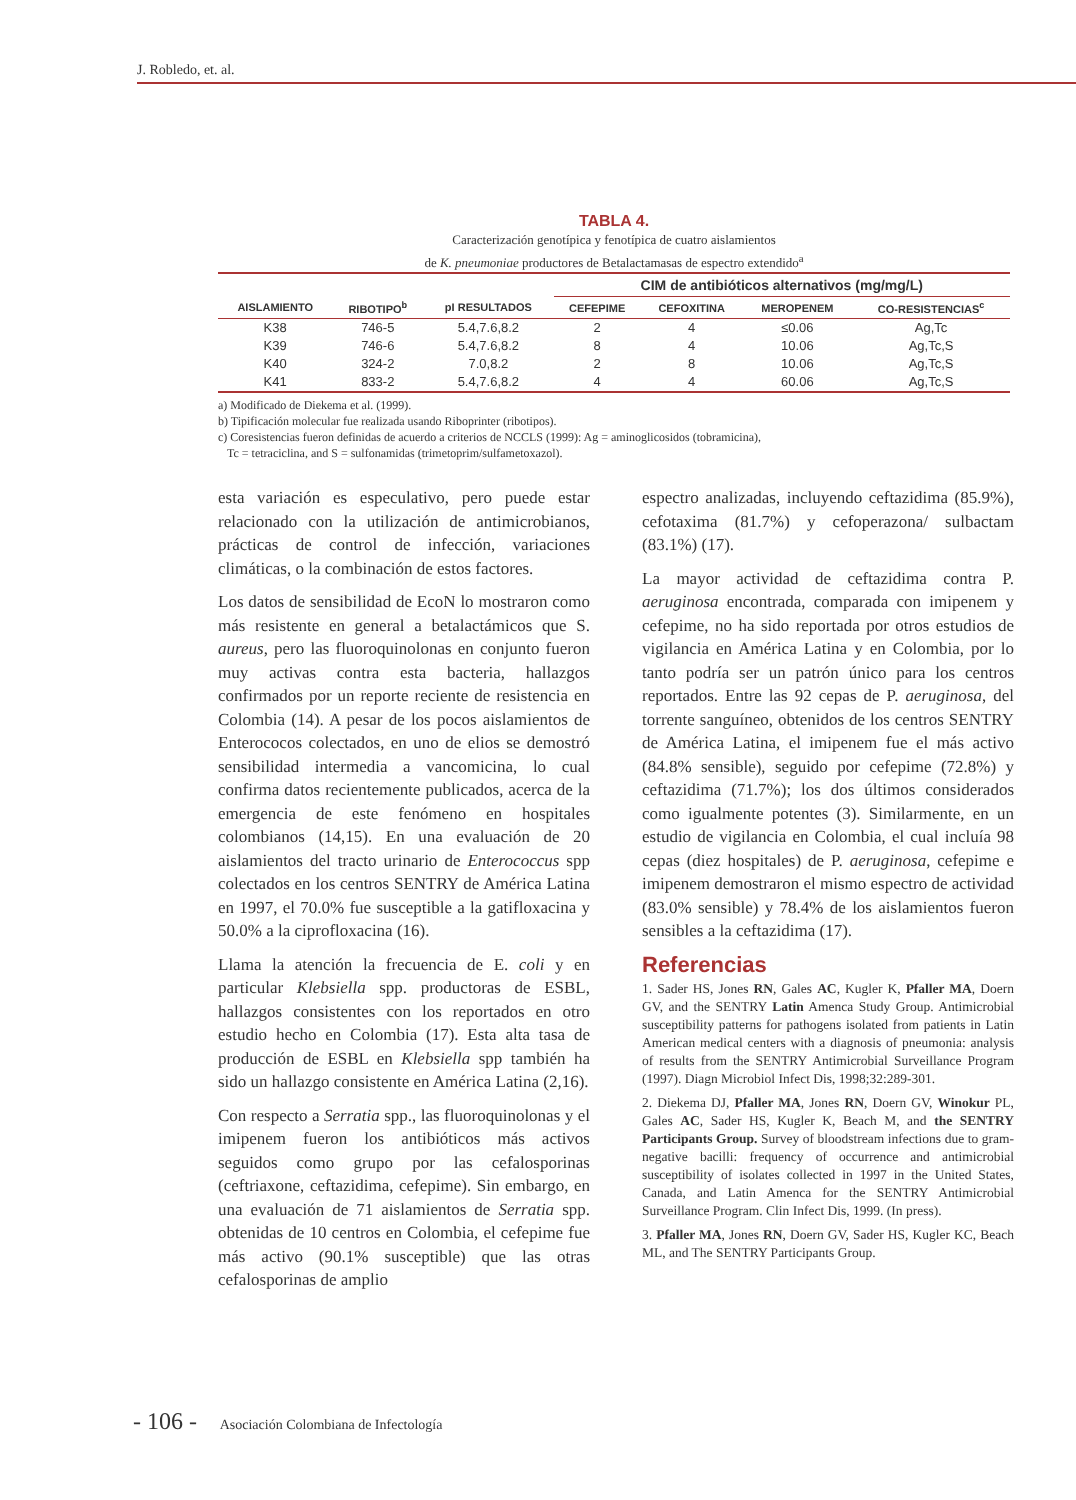J. Robledo, et. al.
TABLA 4.
Caracterización genotípica y fenotípica de cuatro aislamientos
de K. pneumoniae productores de Betalactamasas de espectro extendido<sup>a</sup>
| | | | CIM de antibióticos alternativos (mg/mg/L) | | | |
| --- | --- | --- | --- | --- | --- | --- |
| AISLAMIENTO | RIBOTIPO<sup>b</sup> | pI RESULTADOS | CEFEPIME | CEFOXITINA | MEROPENEM | CO-RESISTENCIAS<sup>c</sup> |
| K38 | 746-5 | 5.4,7.6,8.2 | 2 | 4 | ≤0.06 | Ag,Tc |
| K39 | 746-6 | 5.4,7.6,8.2 | 8 | 4 | 10.06 | Ag,Tc,S |
| K40 | 324-2 | 7.0,8.2 | 2 | 8 | 10.06 | Ag,Tc,S |
| K41 | 833-2 | 5.4,7.6,8.2 | 4 | 4 | 60.06 | Ag,Tc,S |
a) Modificado de Diekema et al. (1999).
b) Tipificación molecular fue realizada usando Riboprinter (ribotipos).
c) Coresistencias fueron definidas de acuerdo a criterios de NCCLS (1999): Ag = aminoglicosidos (tobramicina),
Tc = tetraciclina, and S = sulfonamidas (trimetoprim/sulfametoxazol).
esta variación es especulativo, pero puede estar relacionado con la utilización de antimicrobianos, prácticas de control de infección, variaciones climáticas, o la combinación de estos factores.
Los datos de sensibilidad de EcoN lo mostraron como más resistente en general a betalactámicos que S. aureus, pero las fluoroquinolonas en conjunto fueron muy activas contra esta bacteria, hallazgos confirmados por un reporte reciente de resistencia en Colombia (14). A pesar de los pocos aislamientos de Enterococos colectados, en uno de elios se demostró sensibilidad intermedia a vancomicina, lo cual confirma datos recientemente publicados, acerca de la emergencia de este fenómeno en hospitales colombianos (14,15). En una evaluación de 20 aislamientos del tracto urinario de Enterococcus spp colectados en los centros SENTRY de América Latina en 1997, el 70.0% fue susceptible a la gatifloxacina y 50.0% a la ciprofloxacina (16).
Llama la atención la frecuencia de E. coli y en particular Klebsiella spp. productoras de ESBL, hallazgos consistentes con los reportados en otro estudio hecho en Colombia (17). Esta alta tasa de producción de ESBL en Klebsiella spp también ha sido un hallazgo consistente en América Latina (2,16).
Con respecto a Serratia spp., las fluoroquinolonas y el imipenem fueron los antibióticos más activos seguidos como grupo por las cefalosporinas (ceftriaxone, ceftazidima, cefepime). Sin embargo, en una evaluación de 71 aislamientos de Serratia spp. obtenidas de 10 centros en Colombia, el cefepime fue más activo (90.1% susceptible) que las otras cefalosporinas de amplio
espectro analizadas, incluyendo ceftazidima (85.9%), cefotaxima (81.7%) y cefoperazona/ sulbactam (83.1%) (17).
La mayor actividad de ceftazidima contra P. aeruginosa encontrada, comparada con imipenem y cefepime, no ha sido reportada por otros estudios de vigilancia en América Latina y en Colombia, por lo tanto podría ser un patrón único para los centros reportados. Entre las 92 cepas de P. aeruginosa, del torrente sanguíneo, obtenidos de los centros SENTRY de América Latina, el imipenem fue el más activo (84.8% sensible), seguido por cefepime (72.8%) y ceftazidima (71.7%); los dos últimos considerados como igualmente potentes (3). Similarmente, en un estudio de vigilancia en Colombia, el cual incluía 98 cepas (diez hospitales) de P. aeruginosa, cefepime e imipenem demostraron el mismo espectro de actividad (83.0% sensible) y 78.4% de los aislamientos fueron sensibles a la ceftazidima (17).
Referencias
1. Sader HS, Jones RN, Gales AC, Kugler K, Pfaller MA, Doern GV, and the SENTRY Latin Amenca Study Group. Antimicrobial susceptibility patterns for pathogens isolated from patients in Latin American medical centers with a diagnosis of pneumonia: analysis of results from the SENTRY Antimicrobial Surveillance Program (1997). Diagn Microbiol Infect Dis, 1998;32:289-301.
2. Diekema DJ, Pfaller MA, Jones RN, Doern GV, Winokur PL, Gales AC, Sader HS, Kugler K, Beach M, and the SENTRY Participants Group. Survey of bloodstream infections due to gram-negative bacilli: frequency of occurrence and antimicrobial susceptibility of isolates collected in 1997 in the United States, Canada, and Latin Amenca for the SENTRY Antimicrobial Surveillance Program. Clin Infect Dis, 1999. (In press).
3. Pfaller MA, Jones RN, Doern GV, Sader HS, Kugler KC, Beach ML, and The SENTRY Participants Group.
- 106 - Asociación Colombiana de Infectología